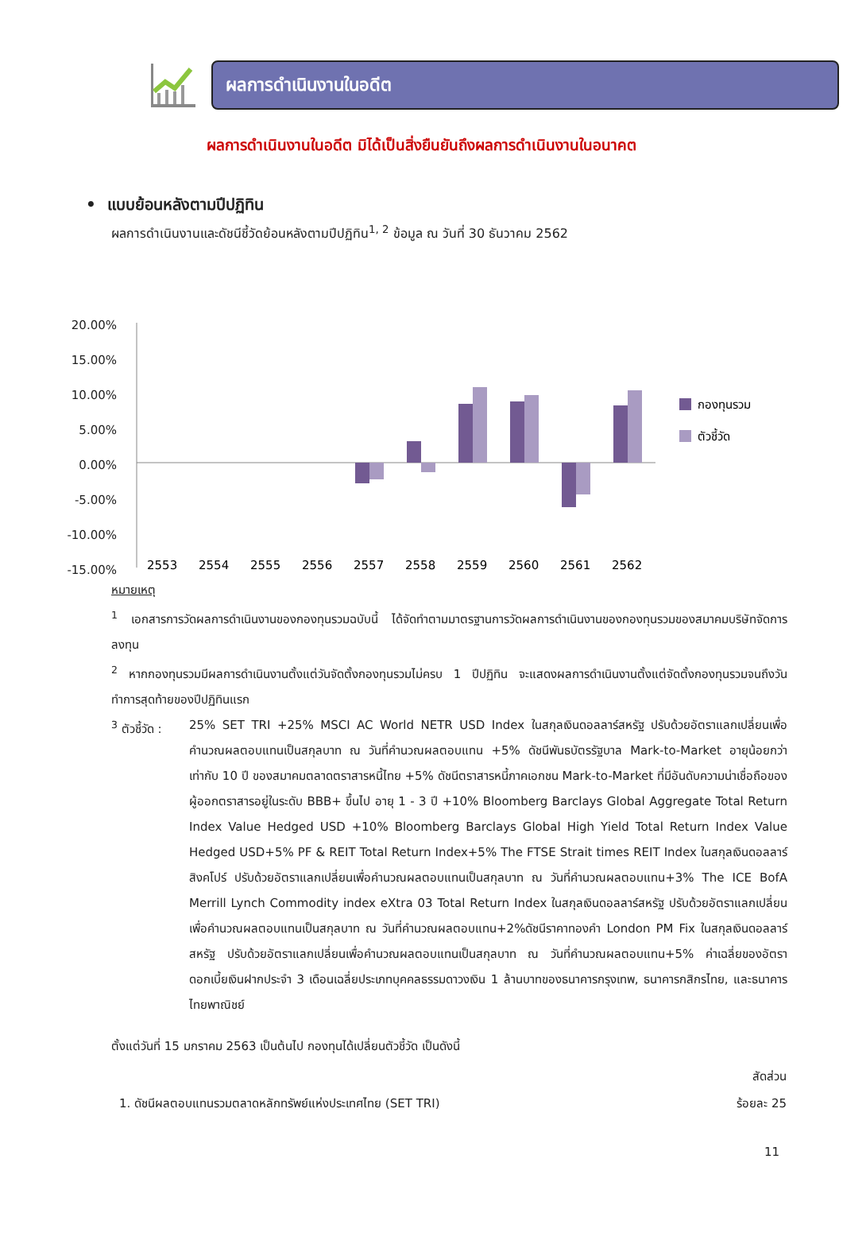ผลการดำเนินงานในอดีต
ผลการดำเนินงานในอดีต มิได้เป็นสิ่งยืนยันถึงผลการดำเนินงานในอนาคต
• แบบย้อนหลังตามปีปฏิทิน
ผลการดำเนินงานและดัชนีชี้วัดย้อนหลังตามปีปฏิทิน<sup>1, 2</sup> ข้อมูล ณ วันที่ 30 ธันวาคม 2562
20.00%
15.00%
10.00%
5.00%
0.00%
-5.00%
-10.00%
-15.00%
กองทุนรวม
ตัวชี้วัด
2553
2554
2555
2556
2557
2558
2559
2560
2561
2562
หมายเหตุ
<sup>1</sup> เอกสารการวัดผลการดำเนินงานของกองทุนรวมฉบับนี้ ได้จัดทำตามมาตรฐานการวัดผลการดำเนินงานของกองทุนรวมของสมาคมบริษัทจัดการลงทุน
<sup>2</sup> หากกองทุนรวมมีผลการดำเนินงานตั้งแต่วันจัดตั้งกองทุนรวมไม่ครบ 1 ปีปฏิทิน จะแสดงผลการดำเนินงานตั้งแต่จัดตั้งกองทุนรวมจนถึงวันทำการสุดท้ายของปีปฏิทินแรก
<sup>3</sup> ตัวชี้วัด :
25% SET TRI +25% MSCI AC World NETR USD Index ในสกุลเงินดอลลาร์สหรัฐ ปรับด้วยอัตราแลกเปลี่ยนเพื่อคำนวณผลตอบแทนเป็นสกุลบาท ณ วันที่คำนวณผลตอบแทน +5% ดัชนีพันธบัตรรัฐบาล Mark-to-Market อายุน้อยกว่าเท่ากับ 10 ปี ของสมาคมตลาดตราสารหนี้ไทย +5% ดัชนีตราสารหนี้ภาคเอกชน Mark-to-Market ที่มีอันดับความน่าเชื่อถือของผู้ออกตราสารอยู่ในระดับ BBB+ ขึ้นไป อายุ 1 - 3 ปี +10% Bloomberg Barclays Global Aggregate Total Return Index Value Hedged USD +10% Bloomberg Barclays Global High Yield Total Return Index Value Hedged USD+5% PF & REIT Total Return Index+5% The FTSE Strait times REIT Index ในสกุลเงินดอลลาร์สิงคโปร์ ปรับด้วยอัตราแลกเปลี่ยนเพื่อคำนวณผลตอบแทนเป็นสกุลบาท ณ วันที่คำนวณผลตอบแทน+3% The ICE BofA Merrill Lynch Commodity index eXtra 03 Total Return Index ในสกุลเงินดอลลาร์สหรัฐ ปรับด้วยอัตราแลกเปลี่ยนเพื่อคำนวณผลตอบแทนเป็นสกุลบาท ณ วันที่คำนวณผลตอบแทน+2%ดัชนีราคาทองคำ London PM Fix ในสกุลเงินดอลลาร์สหรัฐ ปรับด้วยอัตราแลกเปลี่ยนเพื่อคำนวณผลตอบแทนเป็นสกุลบาท ณ วันที่คำนวณผลตอบแทน+5% ค่าเฉลี่ยของอัตราดอกเบี้ยเงินฝากประจำ 3 เดือนเฉลี่ยประเภทบุคคลธรรมดาวงเงิน 1 ล้านบาทของธนาคารกรุงเทพ, ธนาคารกสิกรไทย, และธนาคารไทยพาณิชย์
ตั้งแต่วันที่ 15 มกราคม 2563 เป็นต้นไป กองทุนได้เปลี่ยนตัวชี้วัด เป็นดังนี้
| | สัดส่วน |
| --- | --- |
| 1. ดัชนีผลตอบแทนรวมตลาดหลักทรัพย์แห่งประเทศไทย (SET TRI) | ร้อยละ 25 |
11